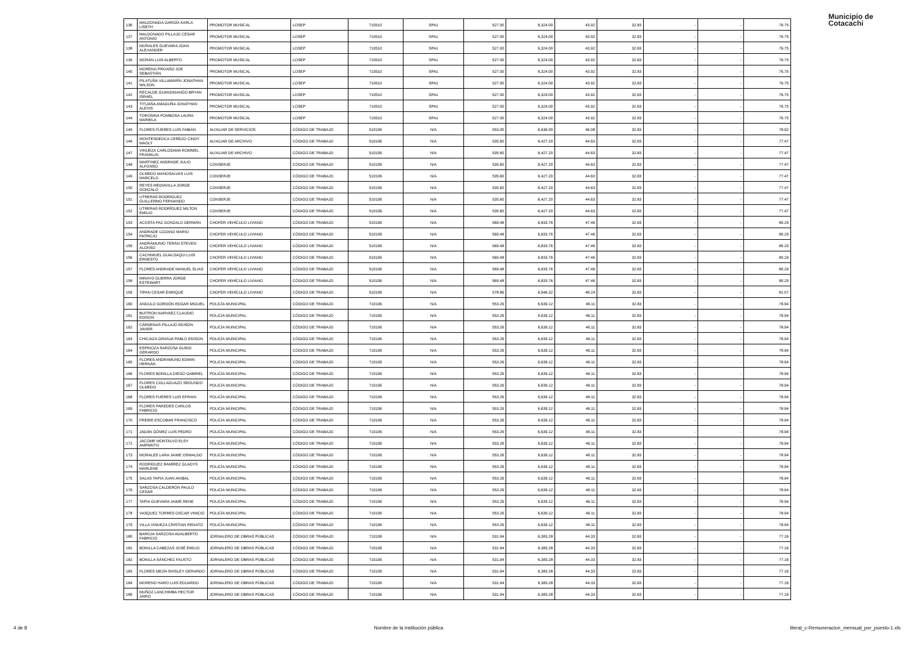Municipio de
Cotacachi
| 136 | MALDONADA GARGÍA KARLA LISETH | PROMOTOR MUSICAL | LOSEP | 710510 | SPA1 | 527.00 | 6,324.00 | 43.92 | 32.83 | - | - | 76.75 |
| 137 | MALDONADO PILLAJO CÉSAR ANTONIO | PROMOTOR MUSICAL | LOSEP | 710510 | SPA1 | 527.00 | 6,324.00 | 43.92 | 32.83 | - | - | 76.75 |
| 138 | MORALES GUEVARA JOAN ALEXANDER | PROMOTOR MUSICAL | LOSEP | 710510 | SPA1 | 527.00 | 6,324.00 | 43.92 | 32.83 | - | - | 76.75 |
| 139 | MORÁN LUIS ALBERTO | PROMOTOR MUSICAL | LOSEP | 710510 | SPA1 | 527.00 | 6,324.00 | 43.92 | 32.83 | - | - | 76.75 |
| 140 | MORENO PROAÑO JOE SEBASTIÁN | PROMOTOR MUSICAL | LOSEP | 710510 | SPA1 | 527.00 | 6,324.00 | 43.92 | 32.83 | - | - | 76.75 |
| 141 | PILATUÑA VILLAMARÍN JONATHAN WILSON | PROMOTOR MUSICAL | LOSEP | 710510 | SPA1 | 527.00 | 6,324.00 | 43.92 | 32.83 | - | - | 76.75 |
| 142 | RECALDE GUANDINANGO BRYAN ISRAEL | PROMOTOR MUSICAL | LOSEP | 710510 | SPA1 | 527.00 | 6,324.00 | 43.92 | 32.83 | - | - | 76.75 |
| 143 | TITUAÑA AMAGUÑA JONATHAN ALEXIS | PROMOTOR MUSICAL | LOSEP | 710510 | SPA1 | 527.00 | 6,324.00 | 43.92 | 32.83 | - | - | 76.75 |
| 144 | TOROSINA POMBOSA LAURA MARIELA | PROMOTOR MUSICAL | LOSEP | 710510 | SPA1 | 527.00 | 6,324.00 | 43.92 | 32.83 | - | - | 76.75 |
| 145 | FLORES FUERES LUIS FABIÁN | AUXILIAR DE SERVICIOS | CÓDIGO DE TRABAJO | 510106 | N/A | 553.00 | 6,636.00 | 46.08 | 32.83 | - | - | 78.92 |
| 146 | MONTESDEOCA CEREZO CINDY MAOLY | AUXILIAR DE ARCHIVO | CÓDIGO DE TRABAJO | 510106 | N/A | 535.60 | 6,427.20 | 44.63 | 32.83 | - | - | 77.47 |
| 147 | VINUEZA CARLOSAMA ROMMEL FRANKLIN | AUXILIAR DE ARCHIVO | CÓDIGO DE TRABAJO | 510106 | N/A | 535.60 | 6,427.20 | 44.63 | 32.83 | - | - | 77.47 |
| 148 | MARTINEZ ANDRADE JULIO ALFONSO | CONSERJE | CÓDIGO DE TRABAJO | 510106 | N/A | 535.60 | 6,427.20 | 44.63 | 32.83 | - | - | 77.47 |
| 149 | OLMEDO MANOSALVAS LUIS MARCELO | CONSERJE | CÓDIGO DE TRABAJO | 510106 | N/A | 535.60 | 6,427.20 | 44.63 | 32.83 | - | - | 77.47 |
| 150 | REYES MEDIAVILLA JORGE GONZALO | CONSERJE | CÓDIGO DE TRABAJO | 510106 | N/A | 535.60 | 6,427.20 | 44.63 | 32.83 | - | - | 77.47 |
| 151 | UTRERAS RODRIGUEZ GUILLERMO FERNANDO | CONSERJE | CÓDIGO DE TRABAJO | 510106 | N/A | 535.60 | 6,427.20 | 44.63 | 32.83 | - | - | 77.47 |
| 152 | UTRERAS RODRÍGUEZ MILTON EMILIO | CONSERJE | CÓDIGO DE TRABAJO | 510106 | N/A | 535.60 | 6,427.20 | 44.63 | 32.83 | - | - | 77.47 |
| 153 | ACOSTA PAZ GONZALO GERMÁN | CHOFER VEHÍCULO LIVIANO | CÓDIGO DE TRABAJO | 510106 | N/A | 569.48 | 6,833.76 | 47.46 | 32.83 | - | - | 80.29 |
| 154 | ANDRADE LOZANO MARIO PATRICIO | CHOFER VEHÍCULO LIVIANO | CÓDIGO DE TRABAJO | 510106 | N/A | 569.48 | 6,833.76 | 47.46 | 32.83 | - | - | 80.29 |
| 155 | ANDRAMUNIO TERÁN STEVEN ALONSO | CHOFER VEHÍCULO LIVIANO | CÓDIGO DE TRABAJO | 510106 | N/A | 569.48 | 6,833.76 | 47.46 | 32.83 | - | - | 80.29 |
| 156 | CACHIMUEL GUALSAQUI LUIS ERNESTO | CHOFER VEHÍCULO LIVIANO | CÓDIGO DE TRABAJO | 510106 | N/A | 569.48 | 6,833.76 | 47.46 | 32.83 | - | - | 80.29 |
| 157 | FLORES ANDRADE MANUEL ELIAS | CHOFER VEHÍCULO LIVIANO | CÓDIGO DE TRABAJO | 510106 | N/A | 569.48 | 6,833.76 | 47.46 | 32.83 | - | - | 80.29 |
| 158 | MINAYO GUERRA JORGE ESTEWART | CHOFER VEHÍCULO LIVIANO | CÓDIGO DE TRABAJO | 510106 | N/A | 569.48 | 6,833.76 | 47.46 | 32.83 | - | - | 80.29 |
| 159 | TIPAN CESAR ENRIQUE | CHOFER VEHÍCULO LIVIANO | CÓDIGO DE TRABAJO | 510106 | N/A | 578.86 | 6,946.32 | 48.24 | 32.83 | - | - | 81.07 |
| 160 | ANGULO GORDÓN EDGAR MIGUEL | POLICÍA MUNICIPAL | CÓDIGO DE TRABAJO | 710106 | N/A | 553.26 | 6,639.12 | 46.11 | 32.83 | - | - | 78.94 |
| 161 | BUITRON NARVAEZ CLAUDIO EDISON | POLICÍA MUNICIPAL | CÓDIGO DE TRABAJO | 710106 | N/A | 553.26 | 6,639.12 | 46.11 | 32.83 | - | - | 78.94 |
| 162 | CÁRDENAS PILLAJO EDISON JAVIER | POLICÍA MUNICIPAL | CÓDIGO DE TRABAJO | 710106 | N/A | 553.26 | 6,639.12 | 46.11 | 32.83 | - | - | 78.94 |
| 163 | CHICAIZA GRANJA PABLO EDISON | POLICÍA MUNICIPAL | CÓDIGO DE TRABAJO | 710106 | N/A | 553.26 | 6,639.12 | 46.11 | 32.83 | - | - | 78.94 |
| 164 | ESPINOZA SARZOSA GUIDO GERARDO | POLICÍA MUNICIPAL | CÓDIGO DE TRABAJO | 710106 | N/A | 553.26 | 6,639.12 | 46.11 | 32.83 | - | - | 78.94 |
| 165 | FLORES ANDRAMUNO EDWIN HERNÁN | POLICÍA MUNICIPAL | CÓDIGO DE TRABAJO | 710106 | N/A | 553.26 | 6,639.12 | 46.11 | 32.83 | - | - | 78.94 |
| 166 | FLORES BONILLA DIEGO GABRIEL | POLICÍA MUNICIPAL | CÓDIGO DE TRABAJO | 710106 | N/A | 553.26 | 6,639.12 | 46.11 | 32.83 | - | - | 78.94 |
| 167 | FLORES COLLAGUAZO SEGUNDO OLMEDO | POLICÍA MUNICIPAL | CÓDIGO DE TRABAJO | 710106 | N/A | 553.26 | 6,639.12 | 46.11 | 32.83 | - | - | 78.94 |
| 168 | FLORES FUERES LUIS EFRAIN | POLICÍA MUNICIPAL | CÓDIGO DE TRABAJO | 710106 | N/A | 553.26 | 6,639.12 | 46.11 | 32.83 | - | - | 78.94 |
| 169 | FLORES PAREDES CARLOS FABRICIO | POLICÍA MUNICIPAL | CÓDIGO DE TRABAJO | 710106 | N/A | 553.26 | 6,639.12 | 46.11 | 32.83 | - | - | 78.94 |
| 170 | FREIRE ESCOBAR FRANCISCO | POLICÍA MUNICIPAL | CÓDIGO DE TRABAJO | 710106 | N/A | 553.26 | 6,639.12 | 46.11 | 32.83 | - | - | 78.94 |
| 171 | JADÁN GÓMEZ LUIS PEDRO | POLICÍA MUNICIPAL | CÓDIGO DE TRABAJO | 710106 | N/A | 553.26 | 6,639.12 | 46.11 | 32.83 | - | - | 78.94 |
| 172 | JÁCOME MONTALVO ELSY AMPARITO | POLICÍA MUNICIPAL | CÓDIGO DE TRABAJO | 710106 | N/A | 553.26 | 6,639.12 | 46.11 | 32.83 | - | - | 78.94 |
| 173 | MORALES LARA JAIME OSWALDO | POLICÍA MUNICIPAL | CÓDIGO DE TRABAJO | 710106 | N/A | 553.26 | 6,639.12 | 46.11 | 32.83 | - | - | 78.94 |
| 174 | RODRÍGUEZ RAMÍREZ GLADYS MARLENE | POLICÍA MUNICIPAL | CÓDIGO DE TRABAJO | 710106 | N/A | 553.26 | 6,639.12 | 46.11 | 32.83 | - | - | 78.94 |
| 175 | SALAS TAPIA JUAN ANIBAL | POLICÍA MUNICIPAL | CÓDIGO DE TRABAJO | 710106 | N/A | 553.26 | 6,639.12 | 46.11 | 32.83 | - | - | 78.94 |
| 176 | SARZOSA CALDERÓN PAULO CESAR | POLICÍA MUNICIPAL | CÓDIGO DE TRABAJO | 710106 | N/A | 553.26 | 6,639.12 | 46.11 | 32.83 | - | - | 78.94 |
| 177 | TAPIA GUEVARA JAIME RENE | POLICÍA MUNICIPAL | CÓDIGO DE TRABAJO | 710106 | N/A | 553.26 | 6,639.12 | 46.11 | 32.83 | - | - | 78.94 |
| 178 | VASQUEZ TORRES OSCAR VINICIO | POLICÍA MUNICIPAL | CÓDIGO DE TRABAJO | 710106 | N/A | 553.26 | 6,639.12 | 46.11 | 32.83 | - | - | 78.94 |
| 179 | VILLA VINUEZA CRISTIAN RENATO | POLICÍA MUNICIPAL | CÓDIGO DE TRABAJO | 710106 | N/A | 553.26 | 6,639.12 | 46.11 | 32.83 | - | - | 78.94 |
| 180 | BAROJA SARZOSA ADALBERTO FABRICIO | JORNALERO DE OBRAS PÚBLICAS | CÓDIGO DE TRABAJO | 710106 | N/A | 531.94 | 6,383.28 | 44.33 | 32.83 | - | - | 77.16 |
| 181 | BONILLA CABEZAS JOSÉ EMILIO | JORNALERO DE OBRAS PÚBLICAS | CÓDIGO DE TRABAJO | 710106 | N/A | 531.94 | 6,383.28 | 44.33 | 32.83 | - | - | 77.16 |
| 182 | BONILLA SÁNCHEZ FAUSTO | JORNALERO DE OBRAS PÚBLICAS | CÓDIGO DE TRABAJO | 710106 | N/A | 531.94 | 6,383.28 | 44.33 | 32.83 | - | - | 77.16 |
| 183 | FLORES MEJÍA SHISLEY GERARDO | JORNALERO DE OBRAS PÚBLICAS | CÓDIGO DE TRABAJO | 710106 | N/A | 531.94 | 6,383.28 | 44.33 | 32.83 | - | - | 77.16 |
| 184 | MORENO HARO LUIS EDUARDO | JORNALERO DE OBRAS PÚBLICAS | CÓDIGO DE TRABAJO | 710106 | N/A | 531.94 | 6,383.28 | 44.33 | 32.83 | - | - | 77.16 |
| 185 | MUÑOZ LANCHIMBA HECTOR JAIRO | JORNALERO DE OBRAS PÚBLICAS | CÓDIGO DE TRABAJO | 710106 | N/A | 531.94 | 6,383.28 | 44.33 | 32.83 | - | - | 77.16 |
4 de 8 Nombre de la institución pública literal_c-Remuneracion_mensual_por_puesto-1.xls